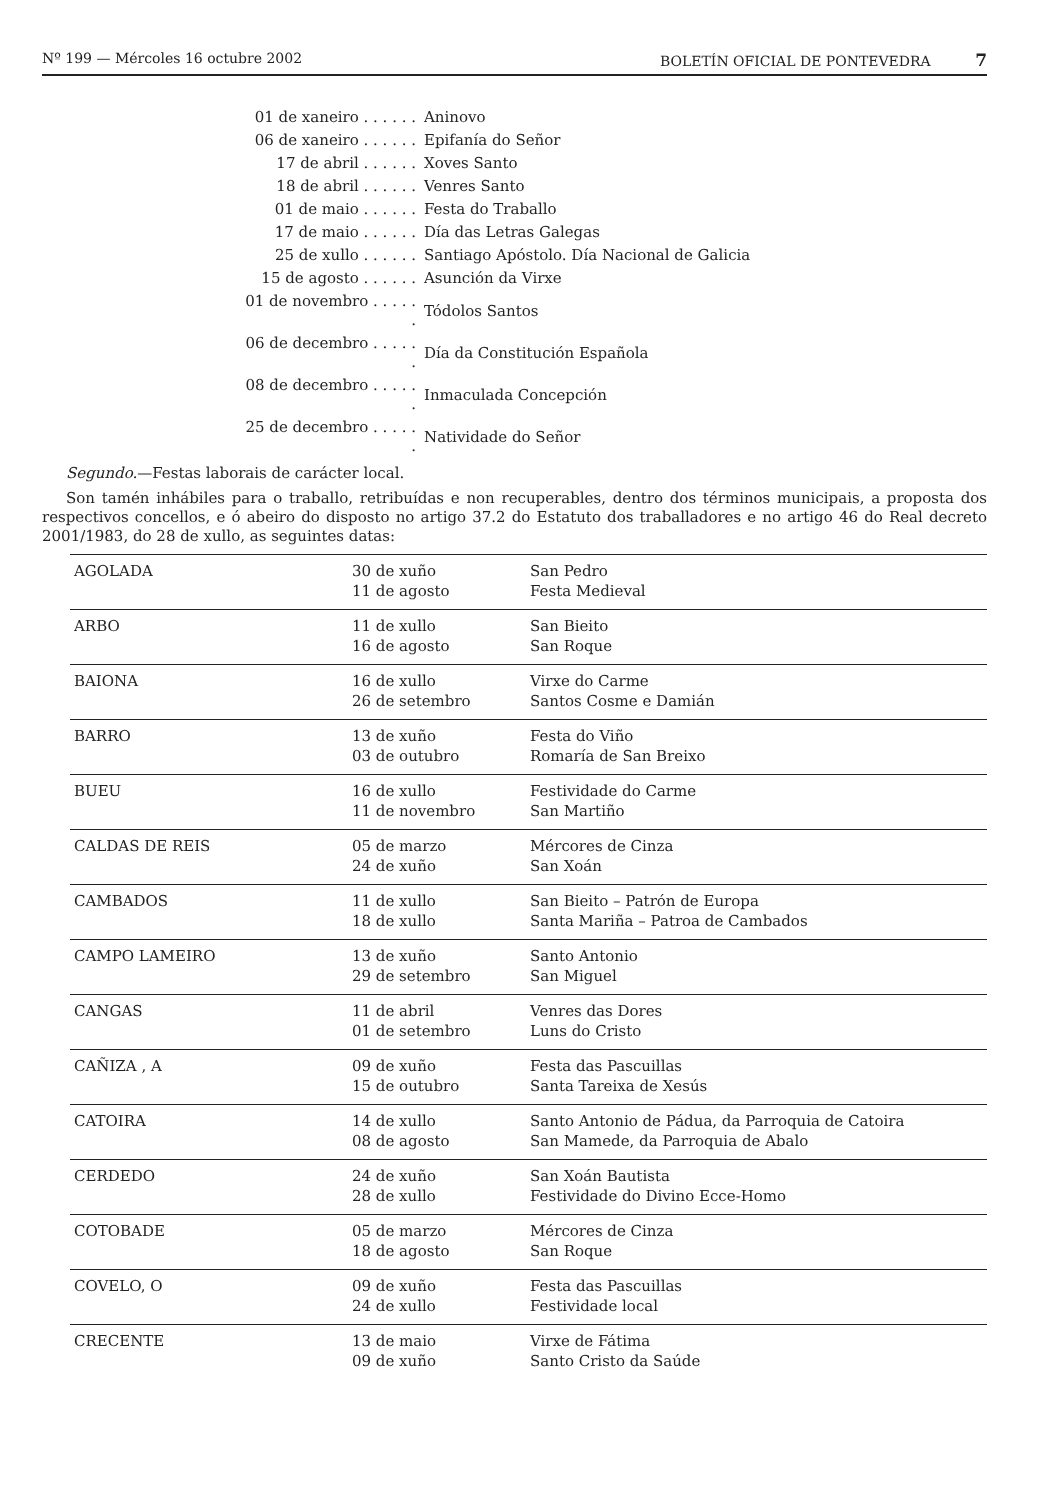Nº 199 — Mércoles 16 octubre 2002 BOLETÍN OFICIAL DE PONTEVEDRA 7
| 01 de xaneiro . . . . . . | Aninovo |
| 06 de xaneiro . . . . . . | Epifanía do Señor |
| 17 de abril . . . . . . | Xoves Santo |
| 18 de abril . . . . . . | Venres Santo |
| 01 de maio . . . . . . | Festa do Traballo |
| 17 de maio . . . . . . | Día das Letras Galegas |
| 25 de xullo . . . . . . | Santiago Apóstolo. Día Nacional de Galicia |
| 15 de agosto . . . . . . | Asunción da Virxe |
| 01 de novembro . . . . . . | Tódolos Santos |
| 06 de decembro . . . . . . | Día da Constitución Española |
| 08 de decembro . . . . . . | Inmaculada Concepción |
| 25 de decembro . . . . . . | Natividade do Señor |
Segundo.—Festas laborais de carácter local.
Son tamén inhábiles para o traballo, retribuídas e non recuperables, dentro dos términos municipais, a proposta dos respectivos concellos, e ó abeiro do disposto no artigo 37.2 do Estatuto dos traballadores e no artigo 46 do Real decreto 2001/1983, do 28 de xullo, as seguintes datas:
| AGOLADA | 30 de xuño 11 de agosto | San Pedro Festa Medieval |
| ARBO | 11 de xullo 16 de agosto | San Bieito San Roque |
| BAIONA | 16 de xullo 26 de setembro | Virxe do Carme Santos Cosme e Damián |
| BARRO | 13 de xuño 03 de outubro | Festa do Viño Romaría de San Breixo |
| BUEU | 16 de xullo 11 de novembro | Festividade do Carme San Martiño |
| CALDAS DE REIS | 05 de marzo 24 de xuño | Mércores de Cinza San Xoán |
| CAMBADOS | 11 de xullo 18 de xullo | San Bieito – Patrón de Europa Santa Mariña – Patroa de Cambados |
| CAMPO LAMEIRO | 13 de xuño 29 de setembro | Santo Antonio San Miguel |
| CANGAS | 11 de abril 01 de setembro | Venres das Dores Luns do Cristo |
| CAÑIZA , A | 09 de xuño 15 de outubro | Festa das Pascuillas Santa Tareixa de Xesús |
| CATOIRA | 14 de xullo 08 de agosto | Santo Antonio de Pádua, da Parroquia de Catoira San Mamede, da Parroquia de Abalo |
| CERDEDO | 24 de xuño 28 de xullo | San Xoán Bautista Festividade do Divino Ecce-Homo |
| COTOBADE | 05 de marzo 18 de agosto | Mércores de Cinza San Roque |
| COVELO, O | 09 de xuño 24 de xullo | Festa das Pascuillas Festividade local |
| CRECENTE | 13 de maio 09 de xuño | Virxe de Fátima Santo Cristo da Saúde |